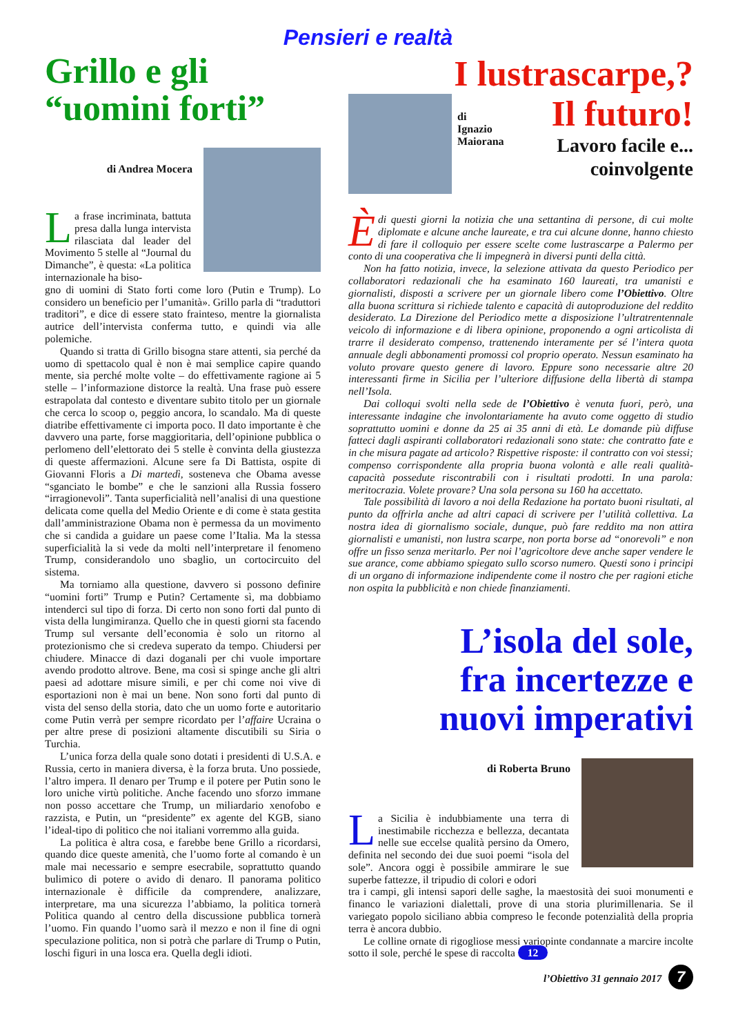Pensieri e realtà
Grillo e gli
“uomini forti”
di Andrea Mocera
La frase incriminata, battuta presa dalla lunga intervista rilasciata dal leader del Movimento 5 stelle al “Journal du Dimanche”, è questa: «La politica internazionale ha biso-
gno di uomini di Stato forti come loro (Putin e Trump). Lo considero un beneficio per l’umanità». Grillo parla di “traduttori traditori”, e dice di essere stato frainteso, mentre la giornalista autrice dell’intervista conferma tutto, e quindi via alle polemiche.
Quando si tratta di Grillo bisogna stare attenti, sia perché da uomo di spettacolo qual è non è mai semplice capire quando mente, sia perché molte volte – do effettivamente ragione ai 5 stelle – l’informazione distorce la realtà. Una frase può essere estrapolata dal contesto e diventare subito titolo per un giornale che cerca lo scoop o, peggio ancora, lo scandalo. Ma di queste diatribe effettivamente ci importa poco. Il dato importante è che davvero una parte, forse maggioritaria, dell’opinione pubblica o perlomeno dell’elettorato dei 5 stelle è convinta della giustezza di queste affermazioni. Alcune sere fa Di Battista, ospite di Giovanni Floris a Di martedì, sosteneva che Obama avesse “sganciato le bombe” e che le sanzioni alla Russia fossero “irragionevoli”. Tanta superficialità nell’analisi di una questione delicata come quella del Medio Oriente e di come è stata gestita dall’amministrazione Obama non è permessa da un movimento che si candida a guidare un paese come l’Italia. Ma la stessa superficialità la si vede da molti nell’interpretare il fenomeno Trump, considerandolo uno sbaglio, un cortocircuito del sistema.
Ma torniamo alla questione, davvero si possono definire “uomini forti” Trump e Putin? Certamente sì, ma dobbiamo intenderci sul tipo di forza. Di certo non sono forti dal punto di vista della lungimiranza. Quello che in questi giorni sta facendo Trump sul versante dell’economia è solo un ritorno al protezionismo che si credeva superato da tempo. Chiudersi per chiudere. Minacce di dazi doganali per chi vuole importare avendo prodotto altrove. Bene, ma così si spinge anche gli altri paesi ad adottare misure simili, e per chi come noi vive di esportazioni non è mai un bene. Non sono forti dal punto di vista del senso della storia, dato che un uomo forte e autoritario come Putin verrà per sempre ricordato per l’affaire Ucraina o per altre prese di posizioni altamente discutibili su Siria o Turchia.
L’unica forza della quale sono dotati i presidenti di U.S.A. e Russia, certo in maniera diversa, è la forza bruta. Uno possiede, l’altro impera. Il denaro per Trump e il potere per Putin sono le loro uniche virtù politiche. Anche facendo uno sforzo immane non posso accettare che Trump, un miliardario xenofobo e razzista, e Putin, un “presidente” ex agente del KGB, siano l’ideal-tipo di politico che noi italiani vorremmo alla guida.
La politica è altra cosa, e farebbe bene Grillo a ricordarsi, quando dice queste amenità, che l’uomo forte al comando è un male mai necessario e sempre esecrabile, soprattutto quando bulimico di potere o avido di denaro. Il panorama politico internazionale è difficile da comprendere, analizzare, interpretare, ma una sicurezza l’abbiamo, la politica tornerà Politica quando al centro della discussione pubblica tornerà l’uomo. Fin quando l’uomo sarà il mezzo e non il fine di ogni speculazione politica, non si potrà che parlare di Trump o Putin, loschi figuri in una losca era. Quella degli idioti.
I lustrascarpe,?
di
Ignazio
Maiorana
Il futuro!
Lavoro facile e...
coinvolgente
Èdi questi giorni la notizia che una settantina di persone, di cui molte diplomate e alcune anche laureate, e tra cui alcune donne, hanno chiesto di fare il colloquio per essere scelte come lustrascarpe a Palermo per conto di una cooperativa che li impegnerà in diversi punti della città.
Non ha fatto notizia, invece, la selezione attivata da questo Periodico per collaboratori redazionali che ha esaminato 160 laureati, tra umanisti e giornalisti, disposti a scrivere per un giornale libero come l’Obiettivo. Oltre alla buona scrittura si richiede talento e capacità di autoproduzione del reddito desiderato. La Direzione del Periodico mette a disposizione l’ultratrentennale veicolo di informazione e di libera opinione, proponendo a ogni articolista di trarre il desiderato compenso, trattenendo interamente per sé l’intera quota annuale degli abbonamenti promossi col proprio operato. Nessun esaminato ha voluto provare questo genere di lavoro. Eppure sono necessarie altre 20 interessanti firme in Sicilia per l’ulteriore diffusione della libertà di stampa nell’Isola.
Dai colloqui svolti nella sede de l’Obiettivo è venuta fuori, però, una interessante indagine che involontariamente ha avuto come oggetto di studio soprattutto uomini e donne da 25 ai 35 anni di età. Le domande più diffuse fatteci dagli aspiranti collaboratori redazionali sono state: che contratto fate e in che misura pagate ad articolo? Rispettive risposte: il contratto con voi stessi; compenso corrispondente alla propria buona volontà e alle reali qualità-capacità possedute riscontrabili con i risultati prodotti. In una parola: meritocrazia. Volete provare? Una sola persona su 160 ha accettato.
Tale possibilità di lavoro a noi della Redazione ha portato buoni risultati, al punto da offrirla anche ad altri capaci di scrivere per l’utilità collettiva. La nostra idea di giornalismo sociale, dunque, può fare reddito ma non attira giornalisti e umanisti, non lustra scarpe, non porta borse ad “onorevoli” e non offre un fisso senza meritarlo. Per noi l’agricoltore deve anche saper vendere le sue arance, come abbiamo spiegato sullo scorso numero. Questi sono i principi di un organo di informazione indipendente come il nostro che per ragioni etiche non ospita la pubblicità e non chiede finanziamenti.
L’isola del sole,
fra incertezze e
nuovi imperativi
di Roberta Bruno
La Sicilia è indubbiamente una terra di inestimabile ricchezza e bellezza, decantata nelle sue eccelse qualità persino da Omero, definita nel secondo dei due suoi poemi “isola del sole”. Ancora oggi è possibile ammirare le sue superbe fattezze, il tripudio di colori e odori
tra i campi, gli intensi sapori delle saghe, la maestosità dei suoi monumenti e financo le variazioni dialettali, prove di una storia plurimillenaria. Se il variegato popolo siciliano abbia compreso le feconde potenzialità della propria terra è ancora dubbio.
Le colline ornate di rigogliose messi variopinte condannate a marcire incolte sotto il sole, perché le spese di raccolta 12
l’Obiettivo 31 gennaio 2017 7